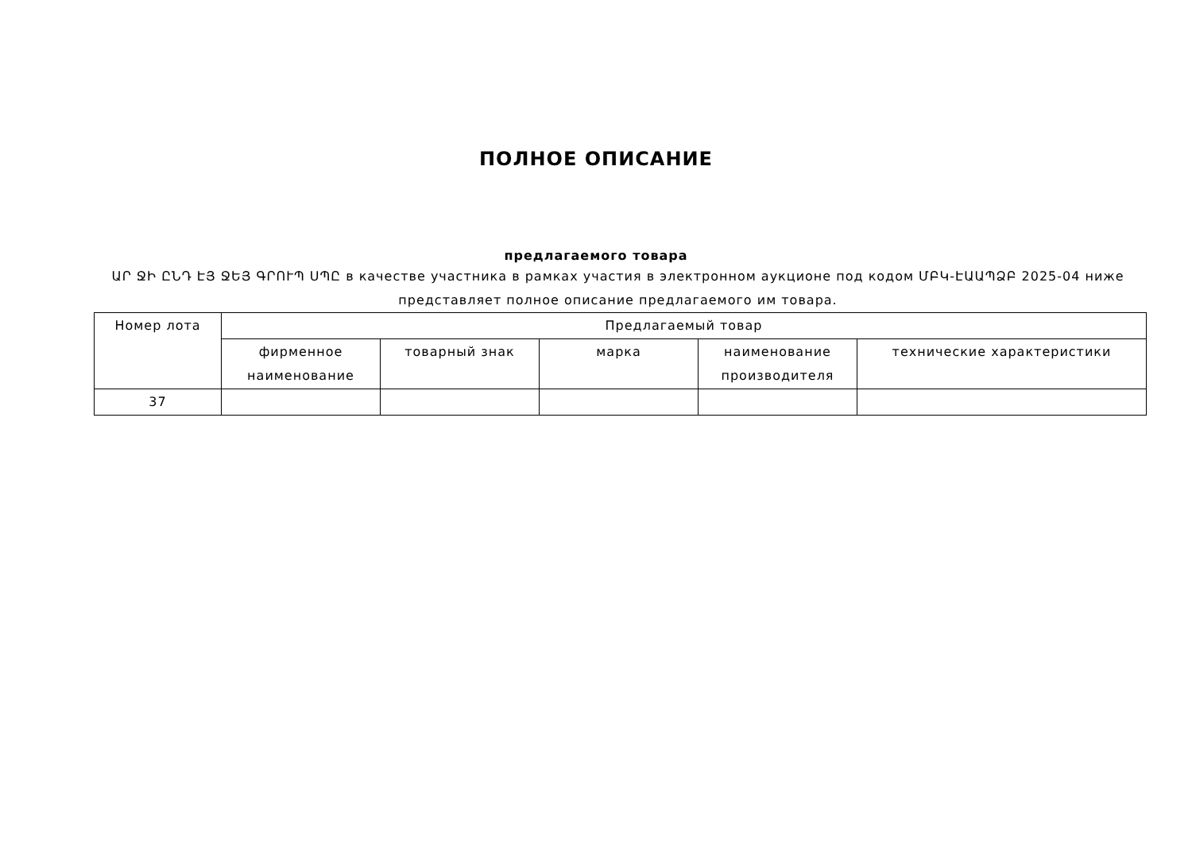ПОЛНОЕ ОПИСАНИЕ
предлагаемого товара
ԱՐ ՋԻ ԸՆԴ ԷՅ ՋԵՅ ԳՐՈՒՊ ՍՊԸ в качестве участника в рамках участия в электронном аукционе под кодом ՄԲԿ-ԷԱԱՊՁԲ 2025-04 ниже представляет полное описание предлагаемого им товара.
| Номер лота | Предлагаемый товар | | | | |
| --- | --- | --- | --- | --- | --- |
| | фирменное наименование | товарный знак | марка | наименование производителя | технические характеристики |
| 37 | | | | | |